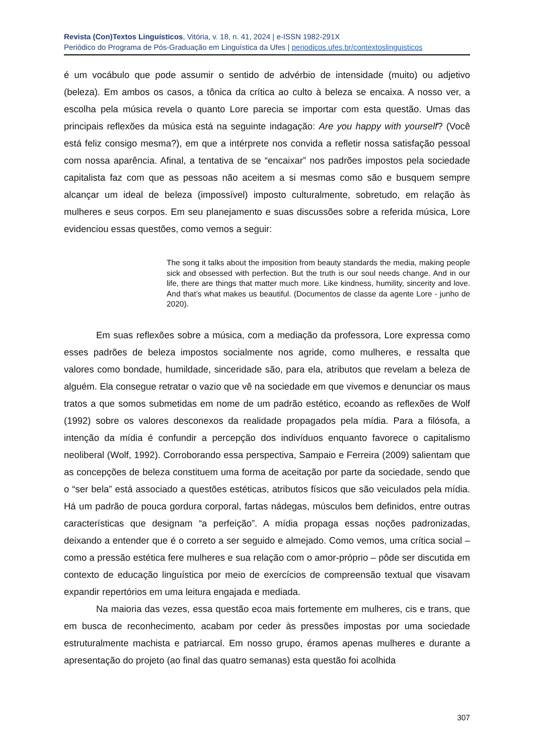Revista (Con)Textos Linguísticos, Vitória, v. 18, n. 41, 2024 | e-ISSN 1982-291X
Periódico do Programa de Pós-Graduação em Linguística da Ufes | periodicos.ufes.br/contextoslinguisticos
é um vocábulo que pode assumir o sentido de advérbio de intensidade (muito) ou adjetivo (beleza). Em ambos os casos, a tônica da crítica ao culto à beleza se encaixa. A nosso ver, a escolha pela música revela o quanto Lore parecia se importar com esta questão. Umas das principais reflexões da música está na seguinte indagação: Are you happy with yourself? (Você está feliz consigo mesma?), em que a intérprete nos convida a refletir nossa satisfação pessoal com nossa aparência. Afinal, a tentativa de se “encaixar” nos padrões impostos pela sociedade capitalista faz com que as pessoas não aceitem a si mesmas como são e busquem sempre alcançar um ideal de beleza (impossível) imposto culturalmente, sobretudo, em relação às mulheres e seus corpos. Em seu planejamento e suas discussões sobre a referida música, Lore evidenciou essas questões, como vemos a seguir:
The song it talks about the imposition from beauty standards the media, making people sick and obsessed with perfection. But the truth is our soul needs change. And in our life, there are things that matter much more. Like kindness, humility, sincerity and love. And that’s what makes us beautiful. (Documentos de classe da agente Lore - junho de 2020).
Em suas reflexões sobre a música, com a mediação da professora, Lore expressa como esses padrões de beleza impostos socialmente nos agride, como mulheres, e ressalta que valores como bondade, humildade, sinceridade são, para ela, atributos que revelam a beleza de alguém. Ela consegue retratar o vazio que vê na sociedade em que vivemos e denunciar os maus tratos a que somos submetidas em nome de um padrão estético, ecoando as reflexões de Wolf (1992) sobre os valores desconexos da realidade propagados pela mídia. Para a filósofa, a intenção da mídia é confundir a percepção dos indivíduos enquanto favorece o capitalismo neoliberal (Wolf, 1992). Corroborando essa perspectiva, Sampaio e Ferreira (2009) salientam que as concepções de beleza constituem uma forma de aceitação por parte da sociedade, sendo que o “ser bela” está associado a questões estéticas, atributos físicos que são veiculados pela mídia. Há um padrão de pouca gordura corporal, fartas nádegas, músculos bem definidos, entre outras características que designam “a perfeição”. A mídia propaga essas noções padronizadas, deixando a entender que é o correto a ser seguido e almejado. Como vemos, uma crítica social – como a pressão estética fere mulheres e sua relação com o amor-próprio – pôde ser discutida em contexto de educação linguística por meio de exercícios de compreensão textual que visavam expandir repertórios em uma leitura engajada e mediada.
Na maioria das vezes, essa questão ecoa mais fortemente em mulheres, cis e trans, que em busca de reconhecimento, acabam por ceder às pressões impostas por uma sociedade estruturalmente machista e patriarcal. Em nosso grupo, éramos apenas mulheres e durante a apresentação do projeto (ao final das quatro semanas) esta questão foi acolhida
307